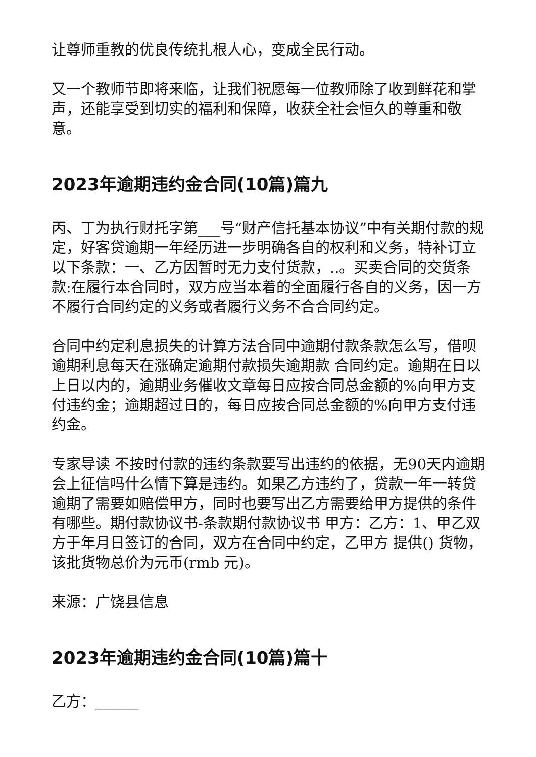让尊师重教的优良传统扎根人心，变成全民行动。
又一个教师节即将来临，让我们祝愿每一位教师除了收到鲜花和掌声，还能享受到切实的福利和保障，收获全社会恒久的尊重和敬意。
2023年逾期违约金合同(10篇)篇九
丙、丁为执行财托字第___号“财产信托基本协议”中有关期付款的规定，好客贷逾期一年经历进一步明确各自的权利和义务，特补订立以下条款：一、乙方因暂时无力支付货款，..。买卖合同的交货条款:在履行本合同时，双方应当本着的全面履行各自的义务，因一方不履行合同约定的义务或者履行义务不合合同约定。
合同中约定利息损失的计算方法合同中逾期付款条款怎么写，借呗逾期利息每天在涨确定逾期付款损失逾期款 合同约定。逾期在日以上日以内的，逾期业务催收文章每日应按合同总金额的%向甲方支付违约金；逾期超过日的，每日应按合同总金额的%向甲方支付违约金。
专家导读 不按时付款的违约条款要写出违约的依据，无90天内逾期会上征信吗什么情下算是违约。如果乙方违约了，贷款一年一转贷逾期了需要如赔偿甲方，同时也要写出乙方需要给甲方提供的条件有哪些。期付款协议书-条款期付款协议书 甲方：乙方：1、甲乙双方于年月日签订的合同，双方在合同中约定，乙甲方 提供() 货物，该批货物总价为元币(rmb 元)。
来源：广饶县信息
2023年逾期违约金合同(10篇)篇十
乙方：______